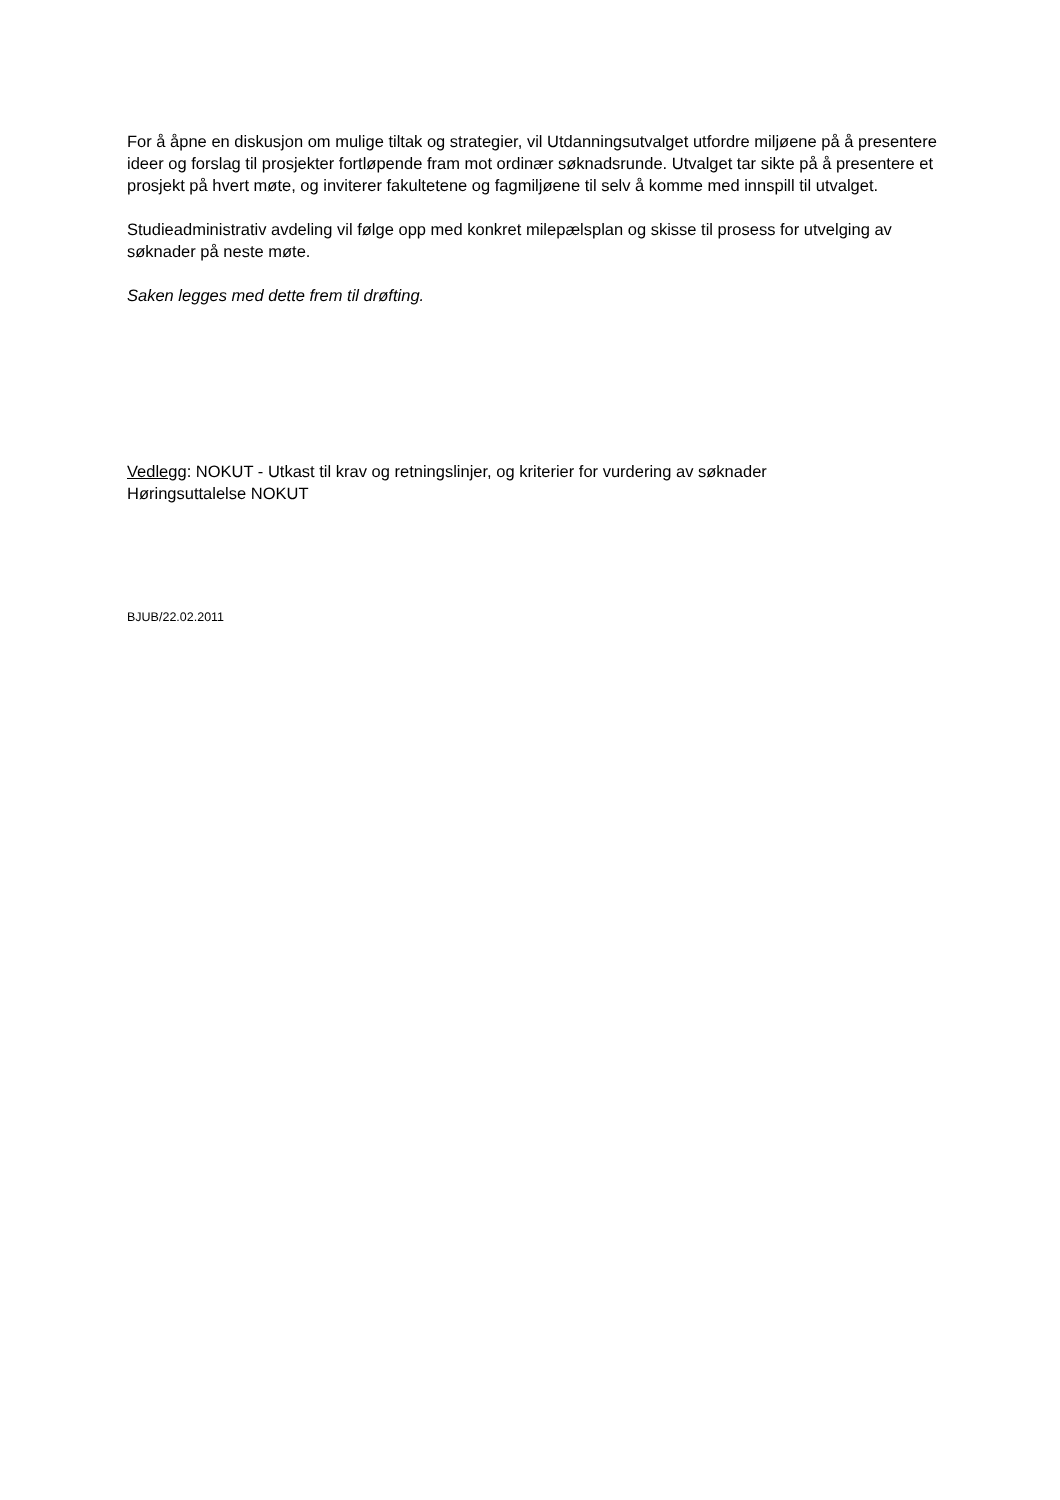For å åpne en diskusjon om mulige tiltak og strategier, vil Utdanningsutvalget utfordre miljøene på å presentere ideer og forslag til prosjekter fortløpende fram mot ordinær søknadsrunde. Utvalget tar sikte på å presentere et prosjekt på hvert møte, og inviterer fakultetene og fagmiljøene til selv å komme med innspill til utvalget.
Studieadministrativ avdeling vil følge opp med konkret milepælsplan og skisse til prosess for utvelging av søknader på neste møte.
Saken legges med dette frem til drøfting.
Vedlegg: NOKUT - Utkast til krav og retningslinjer, og kriterier for vurdering av søknader
Høringsuttalelse NOKUT
BJUB/22.02.2011